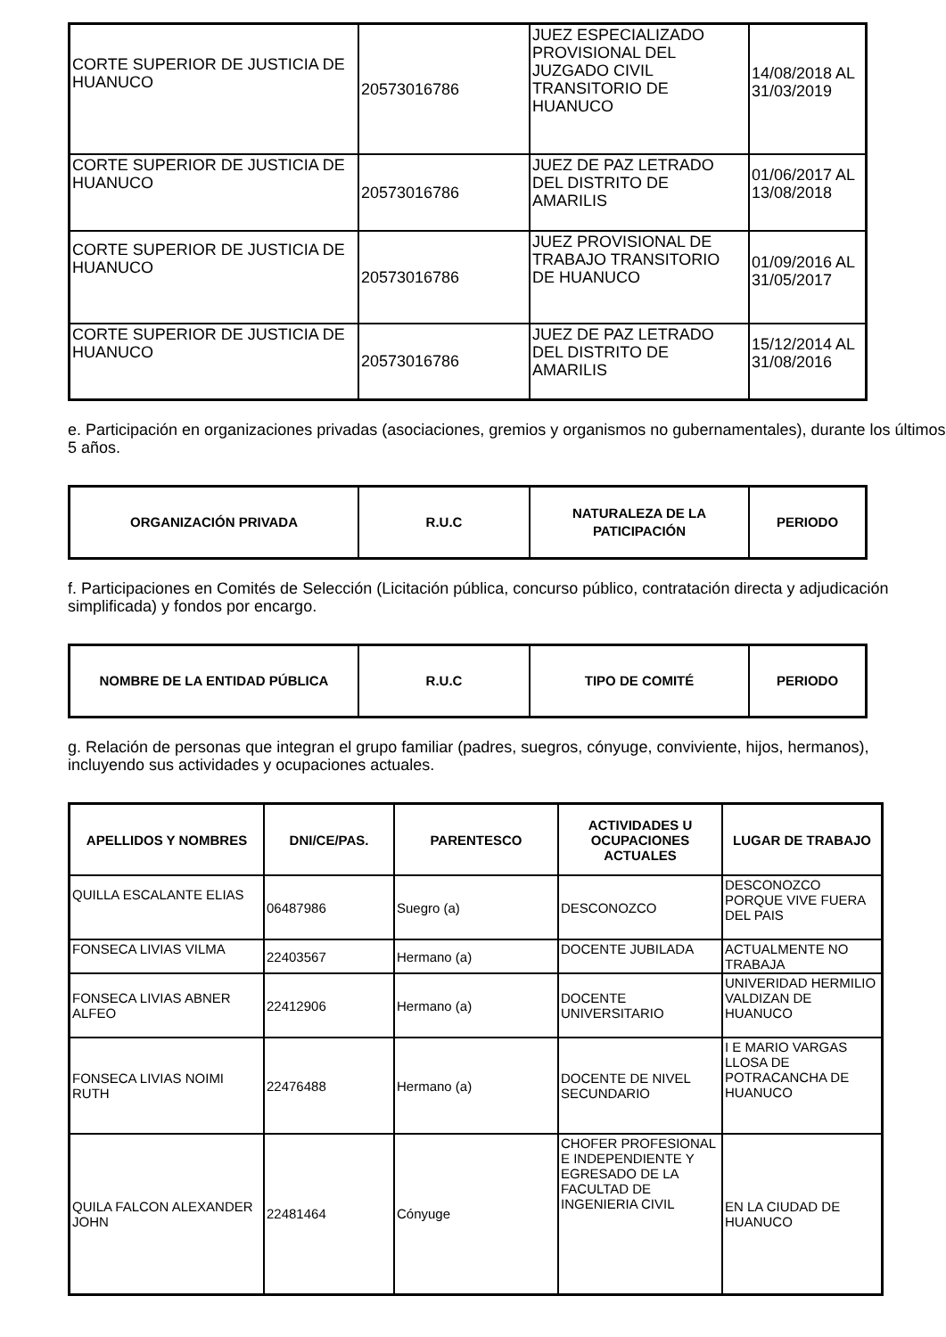| CORTE SUPERIOR DE JUSTICIA DE HUANUCO | 20573016786 | JUEZ ESPECIALIZADO PROVISIONAL DEL JUZGADO CIVIL TRANSITORIO DE HUANUCO | 14/08/2018 AL 31/03/2019 |
| CORTE SUPERIOR DE JUSTICIA DE HUANUCO | 20573016786 | JUEZ DE PAZ LETRADO DEL DISTRITO DE AMARILIS | 01/06/2017 AL 13/08/2018 |
| CORTE SUPERIOR DE JUSTICIA DE HUANUCO | 20573016786 | JUEZ PROVISIONAL DE TRABAJO TRANSITORIO DE HUANUCO | 01/09/2016 AL 31/05/2017 |
| CORTE SUPERIOR DE JUSTICIA DE HUANUCO | 20573016786 | JUEZ DE PAZ LETRADO DEL DISTRITO DE AMARILIS | 15/12/2014 AL 31/08/2016 |
e. Participación en organizaciones privadas (asociaciones, gremios y organismos no gubernamentales), durante los últimos 5 años.
| ORGANIZACIÓN PRIVADA | R.U.C | NATURALEZA DE LA PATICIPACIÓN | PERIODO |
| --- | --- | --- | --- |
f. Participaciones en Comités de Selección (Licitación pública, concurso público, contratación directa y adjudicación simplificada) y fondos por encargo.
| NOMBRE DE LA ENTIDAD PÚBLICA | R.U.C | TIPO DE COMITÉ | PERIODO |
| --- | --- | --- | --- |
g. Relación de personas que integran el grupo familiar (padres, suegros, cónyuge, conviviente, hijos, hermanos), incluyendo sus actividades y ocupaciones actuales.
| APELLIDOS Y NOMBRES | DNI/CE/PAS. | PARENTESCO | ACTIVIDADES U OCUPACIONES ACTUALES | LUGAR DE TRABAJO |
| --- | --- | --- | --- | --- |
| QUILLA ESCALANTE ELIAS | 06487986 | Suegro (a) | DESCONOZCO | DESCONOZCO PORQUE VIVE FUERA DEL PAIS |
| FONSECA LIVIAS VILMA | 22403567 | Hermano (a) | DOCENTE JUBILADA | ACTUALMENTE NO TRABAJA |
| FONSECA LIVIAS ABNER ALFEO | 22412906 | Hermano (a) | DOCENTE UNIVERSITARIO | UNIVERIDAD HERMILIO VALDIZAN DE HUANUCO |
| FONSECA LIVIAS NOIMI RUTH | 22476488 | Hermano (a) | DOCENTE DE NIVEL SECUNDARIO | I E MARIO VARGAS LLOSA DE POTRACANCHA DE HUANUCO |
| QUILA FALCON ALEXANDER JOHN | 22481464 | Cónyuge | CHOFER PROFESIONAL E INDEPENDIENTE Y EGRESADO DE LA FACULTAD DE INGENIERIA CIVIL | EN LA CIUDAD DE HUANUCO |